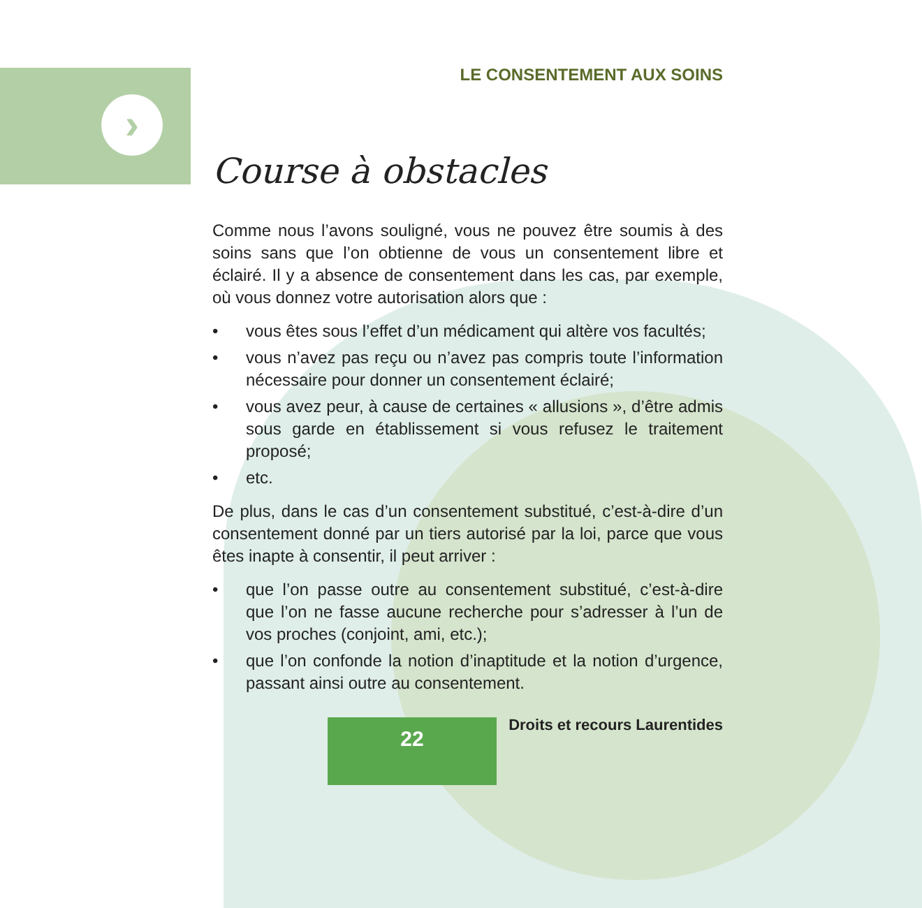›
LE CONSENTEMENT AUX SOINS
Course à obstacles
Comme nous l’avons souligné, vous ne pouvez être soumis à des soins sans que l’on obtienne de vous un consentement libre et éclairé. Il y a absence de consentement dans les cas, par exemple, où vous donnez votre autorisation alors que :
• vous êtes sous l’effet d’un médicament qui altère vos facultés;
• vous n’avez pas reçu ou n’avez pas compris toute l’information nécessaire pour donner un consentement éclairé;
• vous avez peur, à cause de certaines « allusions », d’être admis sous garde en établissement si vous refusez le traitement proposé;
• etc.
De plus, dans le cas d’un consentement substitué, c’est-à-dire d’un consentement donné par un tiers autorisé par la loi, parce que vous êtes inapte à consentir, il peut arriver :
• que l’on passe outre au consentement substitué, c’est-à-dire que l’on ne fasse aucune recherche pour s’adresser à l’un de vos proches (conjoint, ami, etc.);
• que l’on confonde la notion d’inaptitude et la notion d’urgence, passant ainsi outre au consentement.
22 Droits et recours Laurentides